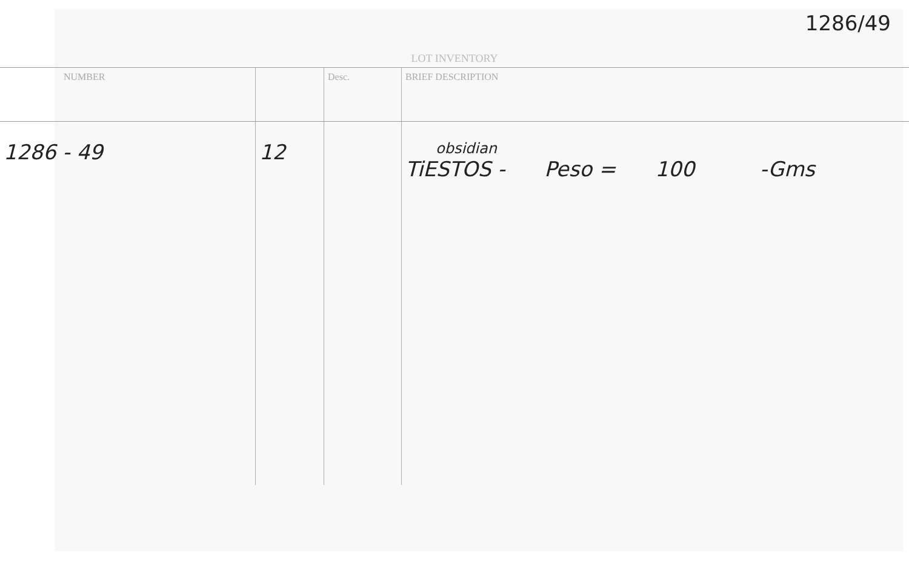1286/49
LOT INVENTORY
| NUMBER | | Desc. | BRIEF DESCRIPTION |
| --- | --- | --- | --- |
| 1286 - 49 | 12 | | obsidian TiESTOS - Peso = 100 -Gms |